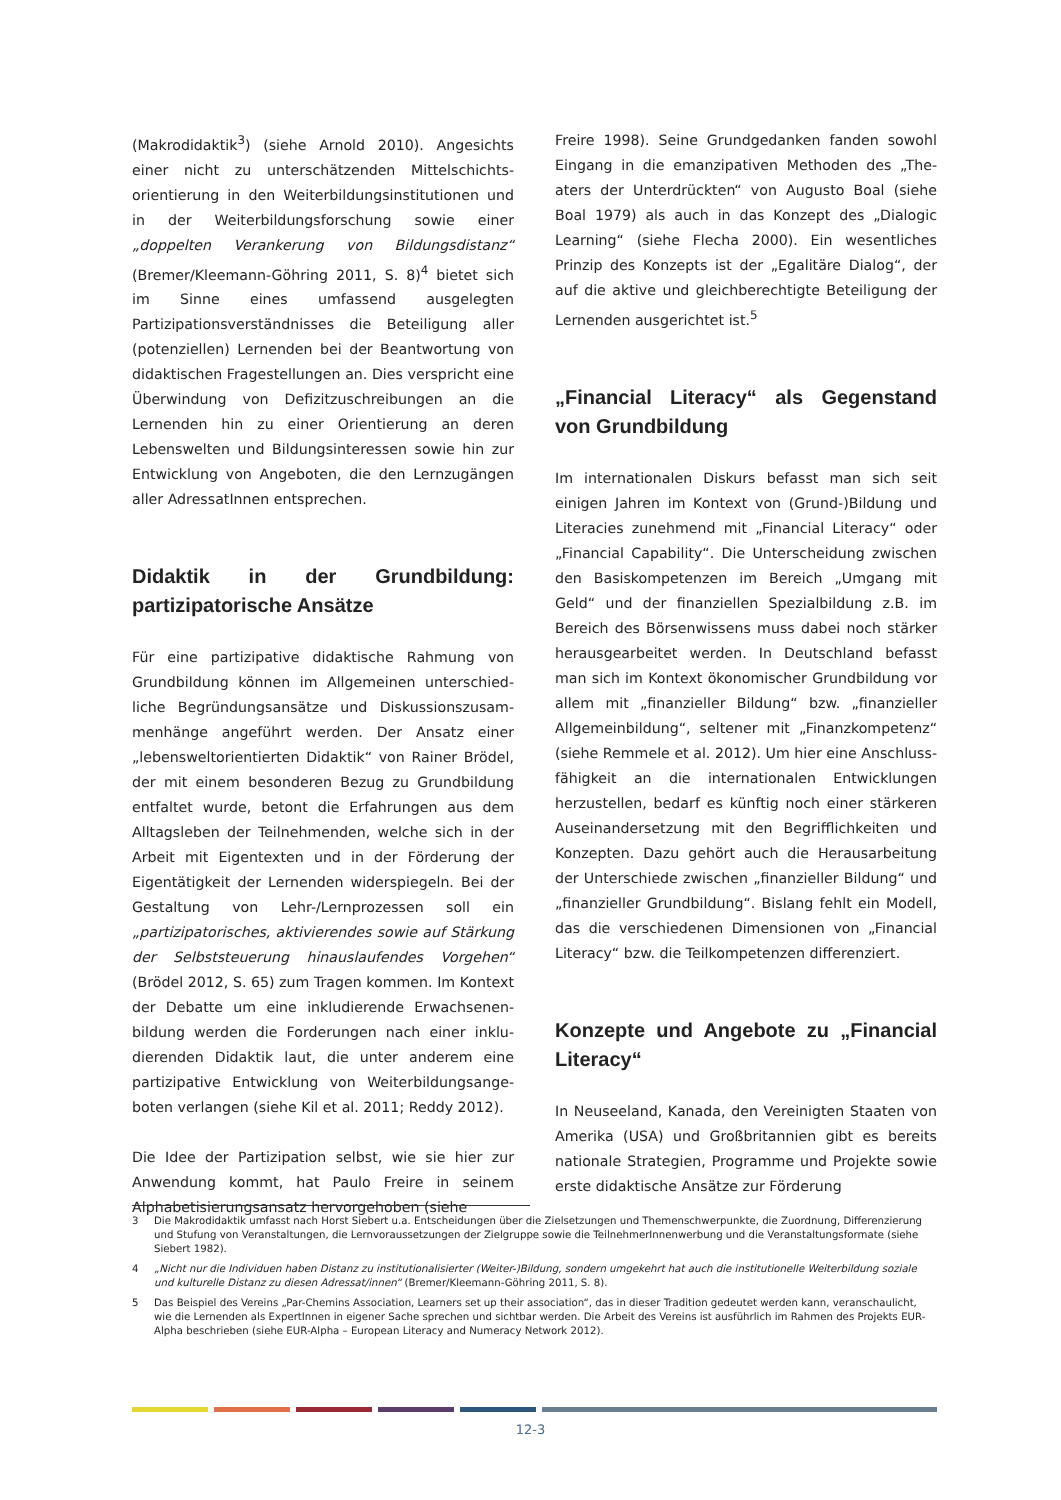(Makrodidaktik<sup>3</sup>) (siehe Arnold 2010). Angesichts einer nicht zu unterschätzenden Mittelschichts­orientierung in den Weiterbildungsinstitutionen und in der Weiterbildungsforschung sowie einer „doppelten Verankerung von Bildungsdistanz“ (Bremer/Kleemann-Göhring 2011, S. 8)<sup>4</sup> bietet sich im Sinne eines umfassend ausgelegten Partizipations­verständnisses die Beteiligung aller (potenziellen) Lernenden bei der Beantwortung von didaktischen Fragestellungen an. Dies verspricht eine Überwin­dung von Defizitzuschreibungen an die Lernenden hin zu einer Orientierung an deren Lebenswelten und Bildungsinteressen sowie hin zur Entwicklung von Angeboten, die den Lernzugängen aller Adres­satInnen entsprechen.
Didaktik in der Grundbildung: partizipatorische Ansätze
Für eine partizipative didaktische Rahmung von Grundbildung können im Allgemeinen unterschied­liche Begründungsansätze und Diskussionszusam­menhänge angeführt werden. Der Ansatz einer „lebensweltorientierten Didaktik“ von Rainer Brödel, der mit einem besonderen Bezug zu Grundbildung entfaltet wurde, betont die Erfahrungen aus dem Alltagsleben der Teilnehmenden, welche sich in der Arbeit mit Eigentexten und in der Förderung der Eigentätigkeit der Lernenden widerspiegeln. Bei der Gestaltung von Lehr-/Lernprozessen soll ein „partizipatorisches, aktivierendes sowie auf Stär­kung der Selbststeuerung hinauslaufendes Vorgehen“ (Brödel 2012, S. 65) zum Tragen kommen. Im Kontext der Debatte um eine inkludierende Erwachsenen­bildung werden die Forderungen nach einer inklu­dierenden Didaktik laut, die unter anderem eine partizipative Entwicklung von Weiterbildungsange­boten verlangen (siehe Kil et al. 2011; Reddy 2012).
Die Idee der Partizipation selbst, wie sie hier zur Anwendung kommt, hat Paulo Freire in seinem Alphabetisierungsansatz hervorgehoben (siehe
Freire 1998). Seine Grundgedanken fanden sowohl Eingang in die emanzipativen Methoden des „The­aters der Unterdrückten“ von Augusto Boal (siehe Boal 1979) als auch in das Konzept des „Dialogic Learning“ (siehe Flecha 2000). Ein wesentliches Prinzip des Konzepts ist der „Egalitäre Dialog“, der auf die aktive und gleichberechtigte Beteiligung der Lernenden ausgerichtet ist.<sup>5</sup>
„Financial Literacy“ als Gegenstand von Grundbildung
Im internationalen Diskurs befasst man sich seit einigen Jahren im Kontext von (Grund-)Bildung und Literacies zunehmend mit „Financial Literacy“ oder „Financial Capability“. Die Unterscheidung zwischen den Basiskompetenzen im Bereich „Umgang mit Geld“ und der finanziellen Spezialbildung z.B. im Bereich des Börsenwissens muss dabei noch stärker her­ausgearbeitet werden. In Deutschland befasst man sich im Kontext ökonomischer Grundbildung vor allem mit „finanzieller Bildung“ bzw. „finanzieller Allgemeinbildung“, seltener mit „Finanzkompetenz“ (siehe Remmele et al. 2012). Um hier eine Anschluss­fähigkeit an die internationalen Entwicklungen herzustellen, bedarf es künftig noch einer stärkeren Auseinandersetzung mit den Begrifflichkeiten und Konzepten. Dazu gehört auch die Herausarbeitung der Unterschiede zwischen „finanzieller Bildung“ und „finanzieller Grundbildung“. Bislang fehlt ein Modell, das die verschiedenen Dimensionen von „Financial Literacy“ bzw. die Teilkompetenzen differenziert.
Konzepte und Angebote zu „Financial Literacy“
In Neuseeland, Kanada, den Vereinigten Staaten von Amerika (USA) und Großbritannien gibt es bereits nationale Strategien, Programme und Projekte sowie erste didaktische Ansätze zur Förderung
3 Die Makrodidaktik umfasst nach Horst Siebert u.a. Entscheidungen über die Zielsetzungen und Themenschwerpunkte, die Zuordnung, Differenzierung und Stufung von Veranstaltungen, die Lernvoraussetzungen der Zielgruppe sowie die TeilnehmerIn­nenwerbung und die Veranstaltungsformate (siehe Siebert 1982).
4 „Nicht nur die Individuen haben Distanz zu institutionalisierter (Weiter-)Bildung, sondern umgekehrt hat auch die institutionelle Weiterbildung soziale und kulturelle Distanz zu diesen Adressat/innen“ (Bremer/Kleemann-Göhring 2011, S. 8).
5 Das Beispiel des Vereins „Par-Chemins Association, Learners set up their association“, das in dieser Tradition gedeutet werden kann, veranschaulicht, wie die Lernenden als ExpertInnen in eigener Sache sprechen und sichtbar werden. Die Arbeit des Vereins ist ausführlich im Rahmen des Projekts EUR-Alpha beschrieben (siehe EUR-Alpha – European Literacy and Numeracy Network 2012).
12-3